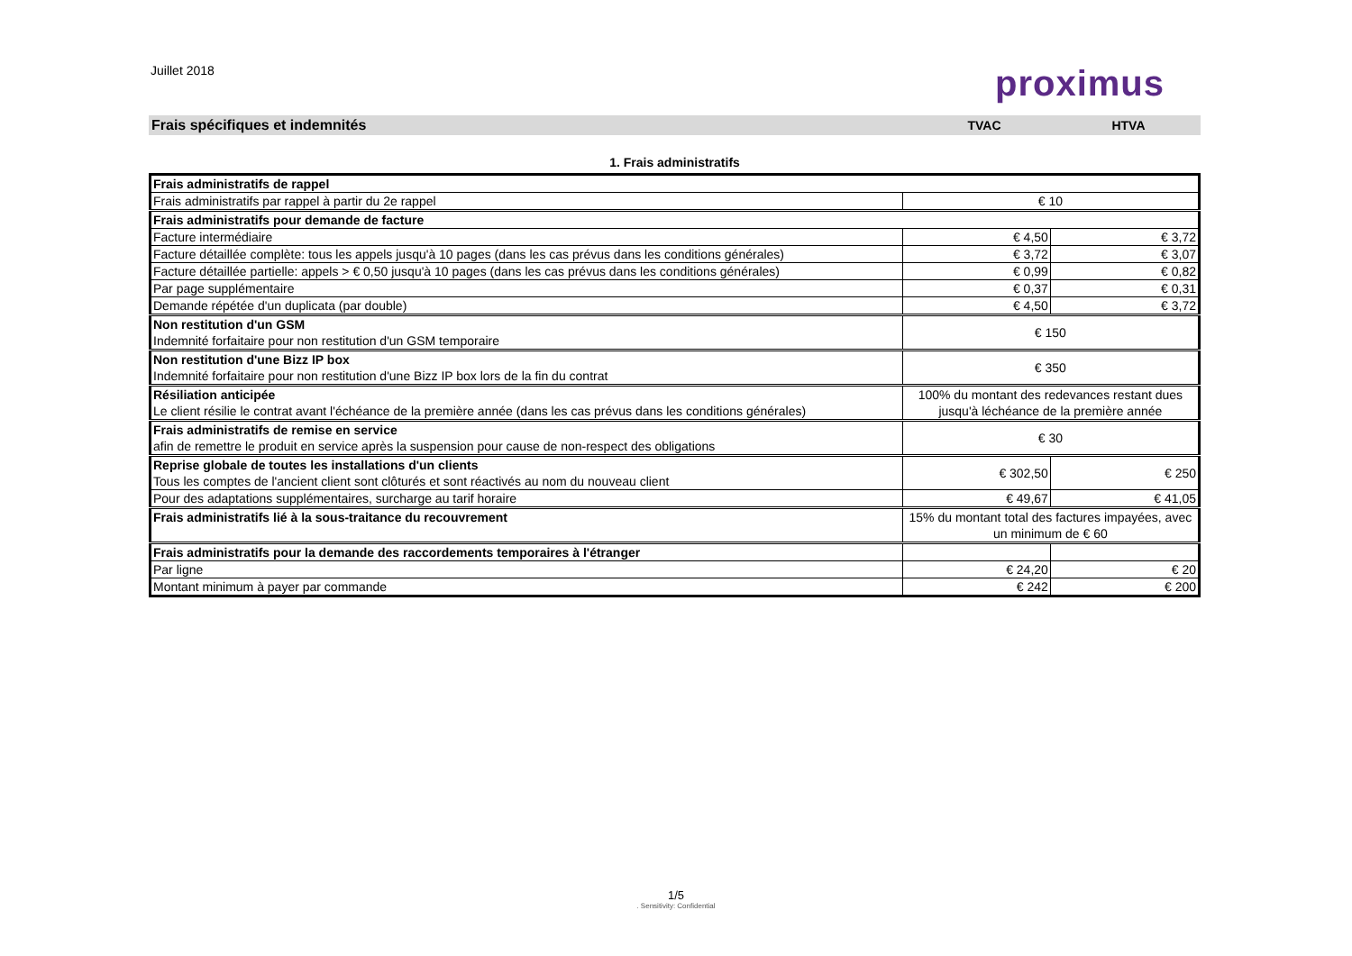Juillet 2018
proximus
Frais spécifiques et indemnités
TVAC HTVA
1. Frais administratifs
| Frais administratifs de rappel | | |
| Frais administratifs par rappel à partir du 2e rappel | € 10 | |
| Frais administratifs pour demande de facture | | |
| Facture intermédiaire | € 4,50 | € 3,72 |
| Facture détaillée complète: tous les appels jusqu'à 10 pages (dans les cas prévus dans les conditions générales) | € 3,72 | € 3,07 |
| Facture détaillée partielle: appels > € 0,50 jusqu'à 10 pages (dans les cas prévus dans les conditions générales) | € 0,99 | € 0,82 |
| Par page supplémentaire | € 0,37 | € 0,31 |
| Demande répétée d'un duplicata (par double) | € 4,50 | € 3,72 |
| Non restitution d'un GSM Indemnité forfaitaire pour non restitution d'un GSM temporaire | € 150 | |
| Non restitution d'une Bizz IP box Indemnité forfaitaire pour non restitution d'une Bizz IP box lors de la fin du contrat | € 350 | |
| Résiliation anticipée Le client résilie le contrat avant l'échéance de la première année (dans les cas prévus dans les conditions générales) | 100% du montant des redevances restant dues jusqu'à léchéance de la première année | |
| Frais administratifs de remise en service afin de remettre le produit en service après la suspension pour cause de non-respect des obligations | € 30 | |
| Reprise globale de toutes les installations d'un clients Tous les comptes de l'ancient client sont clôturés et sont réactivés au nom du nouveau client | € 302,50 | € 250 |
| Pour des adaptations supplémentaires, surcharge au tarif horaire | € 49,67 | € 41,05 |
| Frais administratifs lié à la sous-traitance du recouvrement | 15% du montant total des factures impayées, avec un minimum de € 60 | |
| Frais administratifs pour la demande des raccordements temporaires à l'étranger | | |
| Par ligne | € 24,20 | € 20 |
| Montant minimum à payer par commande | € 242 | € 200 |
1/5. Sensitivity: Confidential